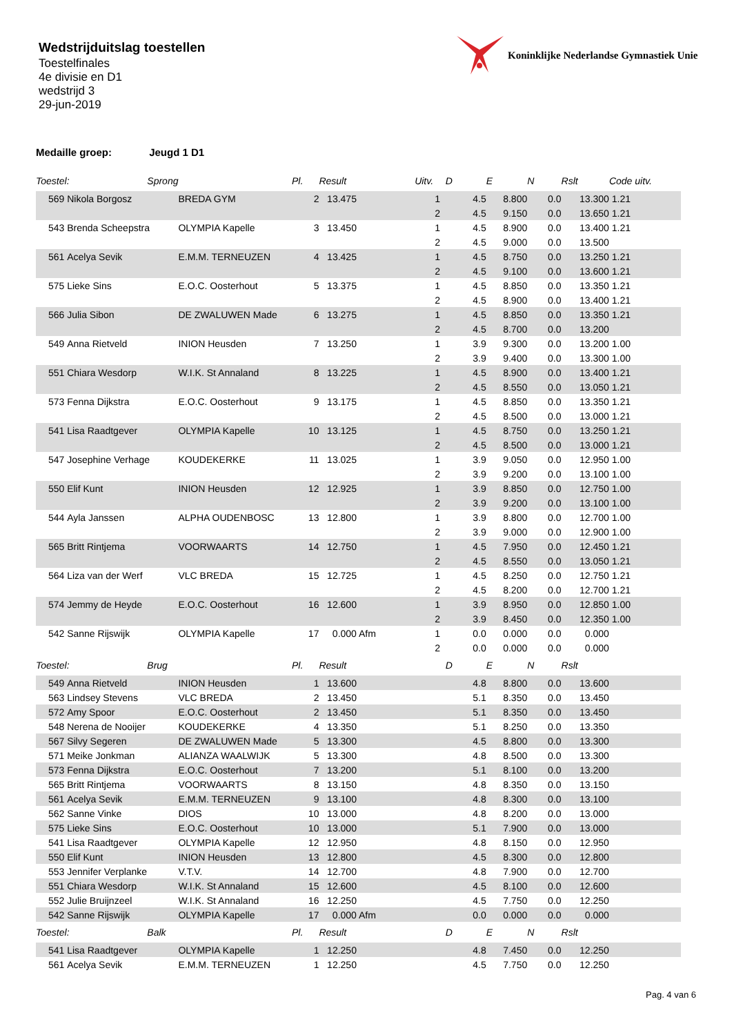Koninklijke Nederlandse Gymnastiek Unie
Wedstrijduitslag toestellen
Toestelfinales
4e divisie en D1
wedstrijd 3
29-jun-2019
Medaille groep: Jeugd 1 D1
| Toestel: Sprong | | | Pl. | Result | Uitv. | D | E | N | Rslt | Code uitv. |
| --- | --- | --- | --- | --- | --- | --- | --- | --- | --- | --- |
| 569 | Nikola Borgosz | BREDA GYM | 2 | 13.475 | 1 | 4.5 | 8.800 | 0.0 | 13.300 | 1.21 |
| | | | | | 2 | 4.5 | 9.150 | 0.0 | 13.650 | 1.21 |
| 543 | Brenda Scheepstra | OLYMPIA Kapelle | 3 | 13.450 | 1 | 4.5 | 8.900 | 0.0 | 13.400 | 1.21 |
| | | | | | 2 | 4.5 | 9.000 | 0.0 | 13.500 | |
| 561 | Acelya Sevik | E.M.M. TERNEUZEN | 4 | 13.425 | 1 | 4.5 | 8.750 | 0.0 | 13.250 | 1.21 |
| | | | | | 2 | 4.5 | 9.100 | 0.0 | 13.600 | 1.21 |
| 575 | Lieke Sins | E.O.C. Oosterhout | 5 | 13.375 | 1 | 4.5 | 8.850 | 0.0 | 13.350 | 1.21 |
| | | | | | 2 | 4.5 | 8.900 | 0.0 | 13.400 | 1.21 |
| 566 | Julia Sibon | DE ZWALUWEN Made | 6 | 13.275 | 1 | 4.5 | 8.850 | 0.0 | 13.350 | 1.21 |
| | | | | | 2 | 4.5 | 8.700 | 0.0 | 13.200 | |
| 549 | Anna Rietveld | INION Heusden | 7 | 13.250 | 1 | 3.9 | 9.300 | 0.0 | 13.200 | 1.00 |
| | | | | | 2 | 3.9 | 9.400 | 0.0 | 13.300 | 1.00 |
| 551 | Chiara Wesdorp | W.I.K. St Annaland | 8 | 13.225 | 1 | 4.5 | 8.900 | 0.0 | 13.400 | 1.21 |
| | | | | | 2 | 4.5 | 8.550 | 0.0 | 13.050 | 1.21 |
| 573 | Fenna Dijkstra | E.O.C. Oosterhout | 9 | 13.175 | 1 | 4.5 | 8.850 | 0.0 | 13.350 | 1.21 |
| | | | | | 2 | 4.5 | 8.500 | 0.0 | 13.000 | 1.21 |
| 541 | Lisa Raadtgever | OLYMPIA Kapelle | 10 | 13.125 | 1 | 4.5 | 8.750 | 0.0 | 13.250 | 1.21 |
| | | | | | 2 | 4.5 | 8.500 | 0.0 | 13.000 | 1.21 |
| 547 | Josephine Verhage | KOUDEKERKE | 11 | 13.025 | 1 | 3.9 | 9.050 | 0.0 | 12.950 | 1.00 |
| | | | | | 2 | 3.9 | 9.200 | 0.0 | 13.100 | 1.00 |
| 550 | Elif Kunt | INION Heusden | 12 | 12.925 | 1 | 3.9 | 8.850 | 0.0 | 12.750 | 1.00 |
| | | | | | 2 | 3.9 | 9.200 | 0.0 | 13.100 | 1.00 |
| 544 | Ayla Janssen | ALPHA OUDENBOSC | 13 | 12.800 | 1 | 3.9 | 8.800 | 0.0 | 12.700 | 1.00 |
| | | | | | 2 | 3.9 | 9.000 | 0.0 | 12.900 | 1.00 |
| 565 | Britt Rintjema | VOORWAARTS | 14 | 12.750 | 1 | 4.5 | 7.950 | 0.0 | 12.450 | 1.21 |
| | | | | | 2 | 4.5 | 8.550 | 0.0 | 13.050 | 1.21 |
| 564 | Liza van der Werf | VLC BREDA | 15 | 12.725 | 1 | 4.5 | 8.250 | 0.0 | 12.750 | 1.21 |
| | | | | | 2 | 4.5 | 8.200 | 0.0 | 12.700 | 1.21 |
| 574 | Jemmy de Heyde | E.O.C. Oosterhout | 16 | 12.600 | 1 | 3.9 | 8.950 | 0.0 | 12.850 | 1.00 |
| | | | | | 2 | 3.9 | 8.450 | 0.0 | 12.350 | 1.00 |
| 542 | Sanne Rijswijk | OLYMPIA Kapelle | 17 | 0.000 Afm | 1 | 0.0 | 0.000 | 0.0 | 0.000 | |
| | | | | | 2 | 0.0 | 0.000 | 0.0 | 0.000 | |
| Toestel: Brug | | | Pl. | Result | | D | E | N | Rslt | |
| 549 | Anna Rietveld | INION Heusden | 1 | 13.600 | | 4.8 | 8.800 | 0.0 | 13.600 | |
| 563 | Lindsey Stevens | VLC BREDA | 2 | 13.450 | | 5.1 | 8.350 | 0.0 | 13.450 | |
| 572 | Amy Spoor | E.O.C. Oosterhout | 2 | 13.450 | | 5.1 | 8.350 | 0.0 | 13.450 | |
| 548 | Nerena de Nooijer | KOUDEKERKE | 4 | 13.350 | | 5.1 | 8.250 | 0.0 | 13.350 | |
| 567 | Silvy Segeren | DE ZWALUWEN Made | 5 | 13.300 | | 4.5 | 8.800 | 0.0 | 13.300 | |
| 571 | Meike Jonkman | ALIANZA WAALWIJK | 5 | 13.300 | | 4.8 | 8.500 | 0.0 | 13.300 | |
| 573 | Fenna Dijkstra | E.O.C. Oosterhout | 7 | 13.200 | | 5.1 | 8.100 | 0.0 | 13.200 | |
| 565 | Britt Rintjema | VOORWAARTS | 8 | 13.150 | | 4.8 | 8.350 | 0.0 | 13.150 | |
| 561 | Acelya Sevik | E.M.M. TERNEUZEN | 9 | 13.100 | | 4.8 | 8.300 | 0.0 | 13.100 | |
| 562 | Sanne Vinke | DIOS | 10 | 13.000 | | 4.8 | 8.200 | 0.0 | 13.000 | |
| 575 | Lieke Sins | E.O.C. Oosterhout | 10 | 13.000 | | 5.1 | 7.900 | 0.0 | 13.000 | |
| 541 | Lisa Raadtgever | OLYMPIA Kapelle | 12 | 12.950 | | 4.8 | 8.150 | 0.0 | 12.950 | |
| 550 | Elif Kunt | INION Heusden | 13 | 12.800 | | 4.5 | 8.300 | 0.0 | 12.800 | |
| 553 | Jennifer Verplanke | V.T.V. | 14 | 12.700 | | 4.8 | 7.900 | 0.0 | 12.700 | |
| 551 | Chiara Wesdorp | W.I.K. St Annaland | 15 | 12.600 | | 4.5 | 8.100 | 0.0 | 12.600 | |
| 552 | Julie Bruijnzeel | W.I.K. St Annaland | 16 | 12.250 | | 4.5 | 7.750 | 0.0 | 12.250 | |
| 542 | Sanne Rijswijk | OLYMPIA Kapelle | 17 | 0.000 Afm | | 0.0 | 0.000 | 0.0 | 0.000 | |
| Toestel: Balk | | | Pl. | Result | | D | E | N | Rslt | |
| 541 | Lisa Raadtgever | OLYMPIA Kapelle | 1 | 12.250 | | 4.8 | 7.450 | 0.0 | 12.250 | |
| 561 | Acelya Sevik | E.M.M. TERNEUZEN | 1 | 12.250 | | 4.5 | 7.750 | 0.0 | 12.250 | |
Pag. 4 van 6